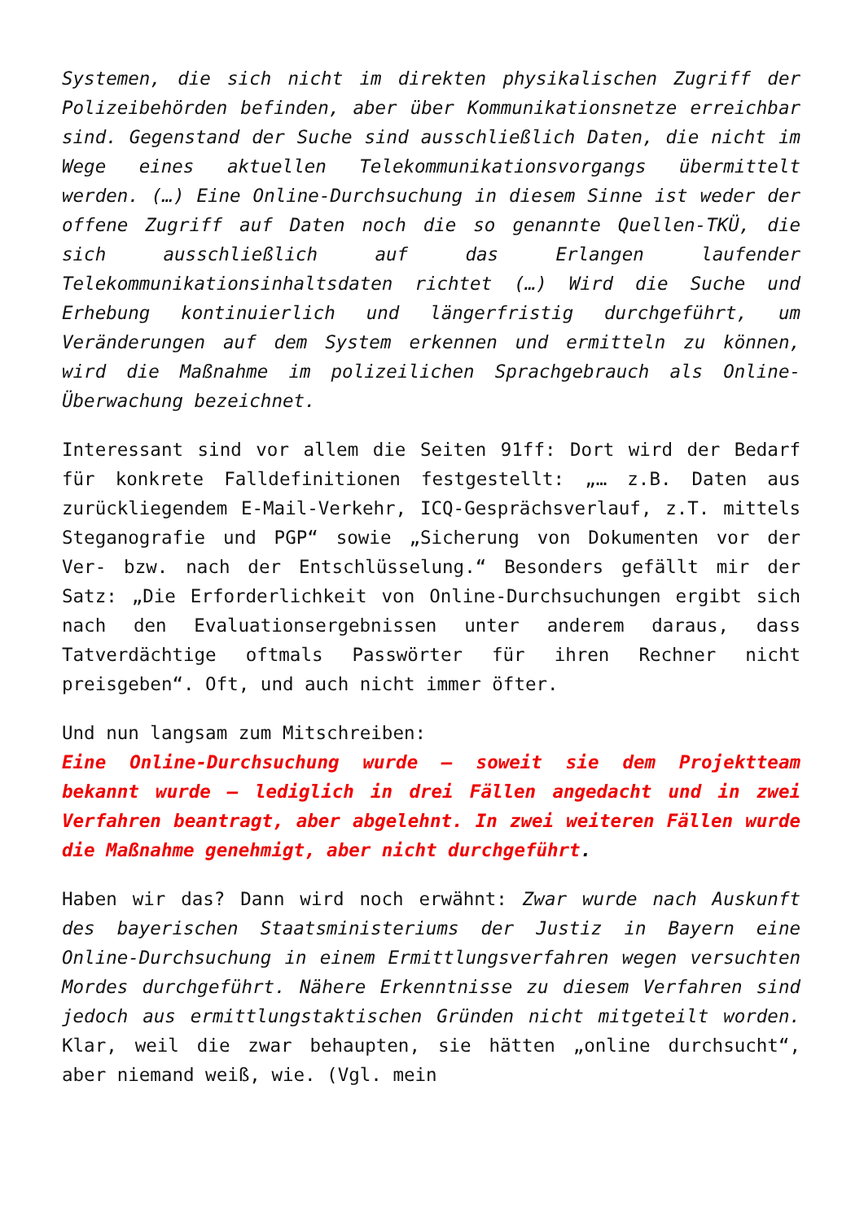Systemen, die sich nicht im direkten physikalischen Zugriff der Polizeibehörden befinden, aber über Kommunikationsnetze erreichbar sind. Gegenstand der Suche sind ausschließlich Daten, die nicht im Wege eines aktuellen Telekommunikationsvorgangs übermittelt werden. (…) Eine Online-Durchsuchung in diesem Sinne ist weder der offene Zugriff auf Daten noch die so genannte Quellen-TKÜ, die sich ausschließlich auf das Erlangen laufender Telekommunikationsinhaltsdaten richtet (…) Wird die Suche und Erhebung kontinuierlich und längerfristig durchgeführt, um Veränderungen auf dem System erkennen und ermitteln zu können, wird die Maßnahme im polizeilichen Sprachgebrauch als Online-Überwachung bezeichnet.
Interessant sind vor allem die Seiten 91ff: Dort wird der Bedarf für konkrete Falldefinitionen festgestellt: „… z.B. Daten aus zurückliegendem E-Mail-Verkehr, ICQ-Gesprächsverlauf, z.T. mittels Steganografie und PGP“ sowie „Sicherung von Dokumenten vor der Ver- bzw. nach der Entschlüsselung.“ Besonders gefällt mir der Satz: „Die Erforderlichkeit von Online-Durchsuchungen ergibt sich nach den Evaluationsergebnissen unter anderem daraus, dass Tatverdächtige oftmals Passwörter für ihren Rechner nicht preisgeben“. Oft, und auch nicht immer öfter.
Und nun langsam zum Mitschreiben:
Eine Online-Durchsuchung wurde – soweit sie dem Projektteam bekannt wurde – lediglich in drei Fällen angedacht und in zwei Verfahren beantragt, aber abgelehnt. In zwei weiteren Fällen wurde die Maßnahme genehmigt, aber nicht durchgeführt.
Haben wir das? Dann wird noch erwähnt: Zwar wurde nach Auskunft des bayerischen Staatsministeriums der Justiz in Bayern eine Online-Durchsuchung in einem Ermittlungsverfahren wegen versuchten Mordes durchgeführt. Nähere Erkenntnisse zu diesem Verfahren sind jedoch aus ermittlungstaktischen Gründen nicht mitgeteilt worden. Klar, weil die zwar behaupten, sie hätten „online durchsucht“, aber niemand weiß, wie. (Vgl. mein